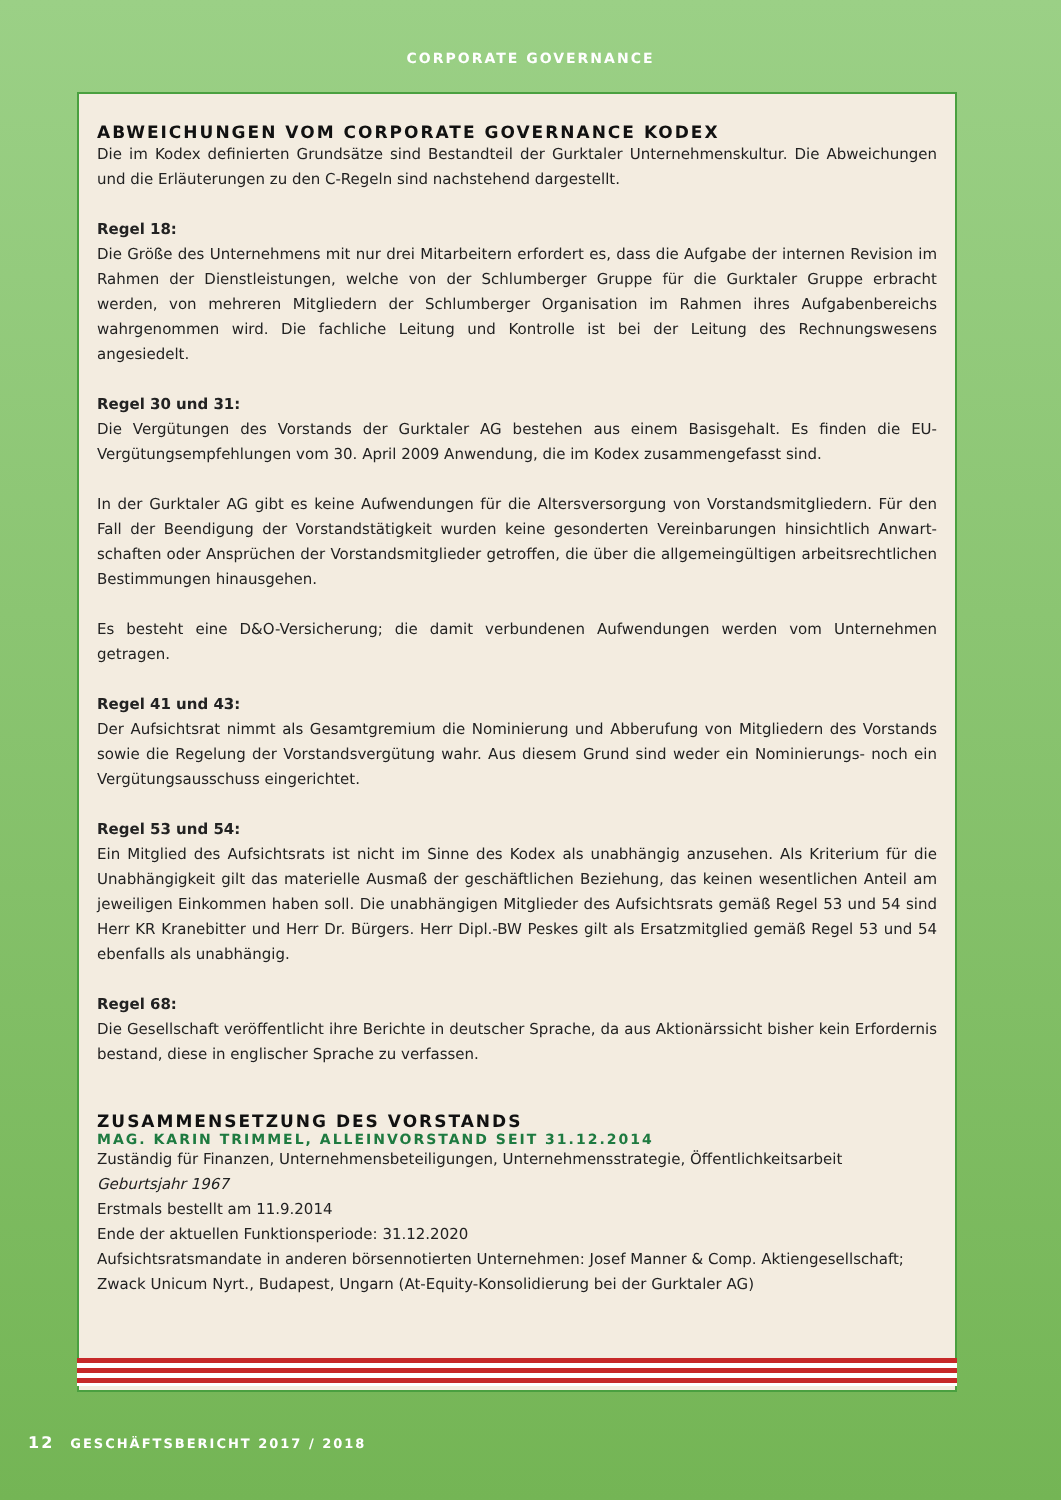CORPORATE GOVERNANCE
ABWEICHUNGEN VOM CORPORATE GOVERNANCE KODEX
Die im Kodex definierten Grundsätze sind Bestandteil der Gurktaler Unternehmenskultur. Die Abweichungen und die Erläuterungen zu den C-Regeln sind nachstehend dargestellt.
Regel 18:
Die Größe des Unternehmens mit nur drei Mitarbeitern erfordert es, dass die Aufgabe der internen Revision im Rahmen der Dienstleistungen, welche von der Schlumberger Gruppe für die Gurktaler Gruppe erbracht werden, von mehreren Mitgliedern der Schlumberger Organisation im Rahmen ihres Aufgabenbereichs wahrgenommen wird. Die fachliche Leitung und Kontrolle ist bei der Leitung des Rechnungswesens angesiedelt.
Regel 30 und 31:
Die Vergütungen des Vorstands der Gurktaler AG bestehen aus einem Basisgehalt. Es finden die EU-Vergütungs­empfehlungen vom 30. April 2009 Anwendung, die im Kodex zusammengefasst sind.
In der Gurktaler AG gibt es keine Aufwendungen für die Altersversorgung von Vorstandsmitgliedern. Für den Fall der Beendigung der Vorstandstätigkeit wurden keine gesonderten Vereinbarungen hinsichtlich Anwart­schaften oder Ansprüchen der Vorstandsmitglieder getroffen, die über die allgemeingültigen arbeitsrechtlichen Bestimmungen hinausgehen.
Es besteht eine D&O-Versicherung; die damit verbundenen Aufwendungen werden vom Unternehmen getragen.
Regel 41 und 43:
Der Aufsichtsrat nimmt als Gesamtgremium die Nominierung und Abberufung von Mitgliedern des Vorstands sowie die Regelung der Vorstandsvergütung wahr. Aus diesem Grund sind weder ein Nominierungs- noch ein Vergütungsausschuss eingerichtet.
Regel 53 und 54:
Ein Mitglied des Aufsichtsrats ist nicht im Sinne des Kodex als unabhängig anzusehen. Als Kriterium für die Unabhängigkeit gilt das materielle Ausmaß der geschäftlichen Beziehung, das keinen wesentlichen Anteil am jeweiligen Einkommen haben soll. Die unabhängigen Mitglieder des Aufsichtsrats gemäß Regel 53 und 54 sind Herr KR Kranebitter und Herr Dr. Bürgers. Herr Dipl.-BW Peskes gilt als Ersatzmitglied gemäß Regel 53 und 54 ebenfalls als unabhängig.
Regel 68:
Die Gesellschaft veröffentlicht ihre Berichte in deutscher Sprache, da aus Aktionärssicht bisher kein Erfordernis bestand, diese in englischer Sprache zu verfassen.
ZUSAMMENSETZUNG DES VORSTANDS
MAG. KARIN TRIMMEL, ALLEINVORSTAND SEIT 31.12.2014
Zuständig für Finanzen, Unternehmensbeteiligungen, Unternehmensstrategie, Öffentlichkeitsarbeit
Geburtsjahr 1967
Erstmals bestellt am 11.9.2014
Ende der aktuellen Funktionsperiode: 31.12.2020
Aufsichtsratsmandate in anderen börsennotierten Unternehmen: Josef Manner & Comp. Aktiengesellschaft; Zwack Unicum Nyrt., Budapest, Ungarn (At-Equity-Konsolidierung bei der Gurktaler AG)
12 GESCHÄFTSBERICHT 2017 / 2018